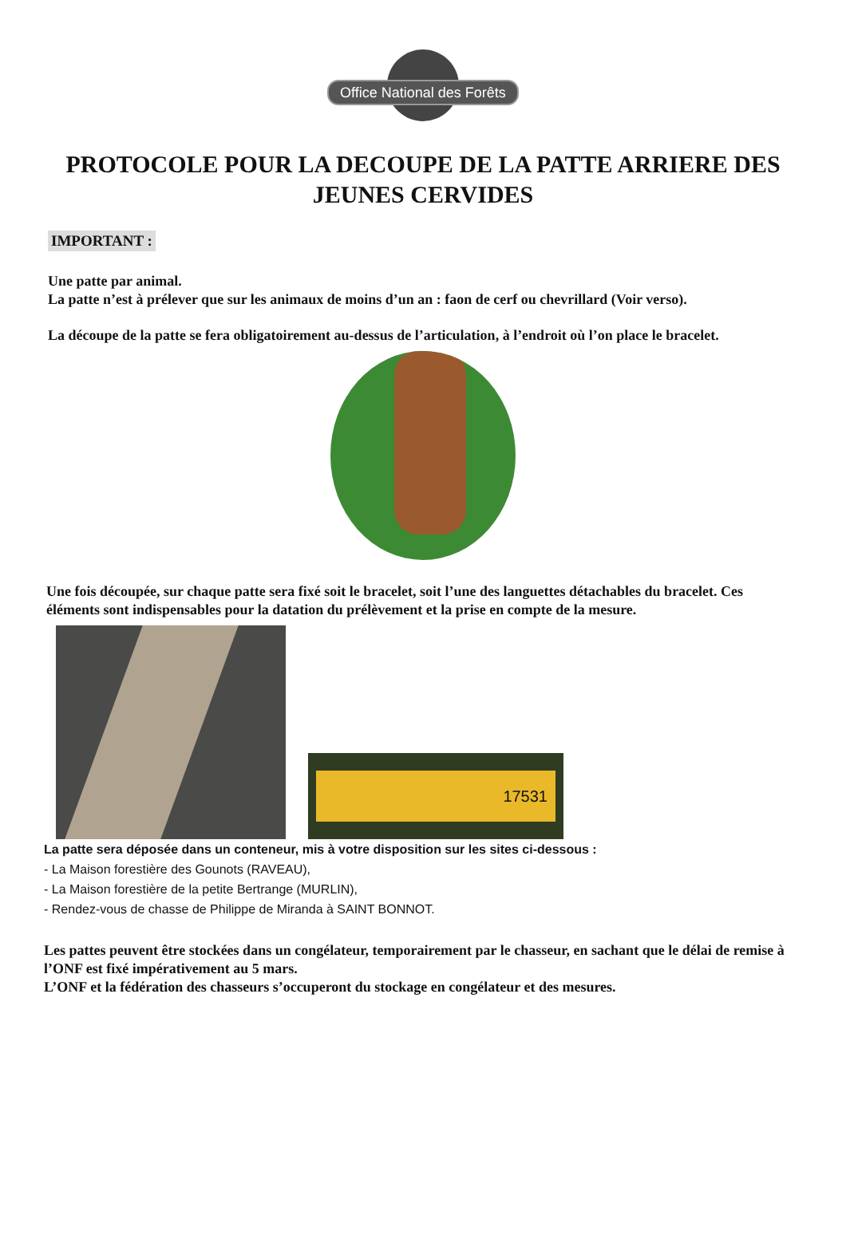Office National des Forêts
PROTOCOLE POUR LA DECOUPE DE LA PATTE ARRIERE DES JEUNES CERVIDES
IMPORTANT :
Une patte par animal.
La patte n’est à prélever que sur les animaux de moins d’un an : faon de cerf ou chevrillard (Voir verso).
La découpe de la patte se fera obligatoirement au-dessus de l’articulation, à l’endroit où l’on place le bracelet.
Une fois découpée, sur chaque patte sera fixé soit le bracelet, soit l’une des languettes détachables du bracelet. Ces éléments sont indispensables pour la datation du prélèvement et la prise en compte de la mesure.
17531
La patte sera déposée dans un conteneur, mis à votre disposition sur les sites ci-dessous :
- La Maison forestière des Gounots (RAVEAU),
- La Maison forestière de la petite Bertrange (MURLIN),
- Rendez-vous de chasse de Philippe de Miranda à SAINT BONNOT.
Les pattes peuvent être stockées dans un congélateur, temporairement par le chasseur, en sachant que le délai de remise à l’ONF est fixé impérativement au 5 mars.
L’ONF et la fédération des chasseurs s’occuperont du stockage en congélateur et des mesures.